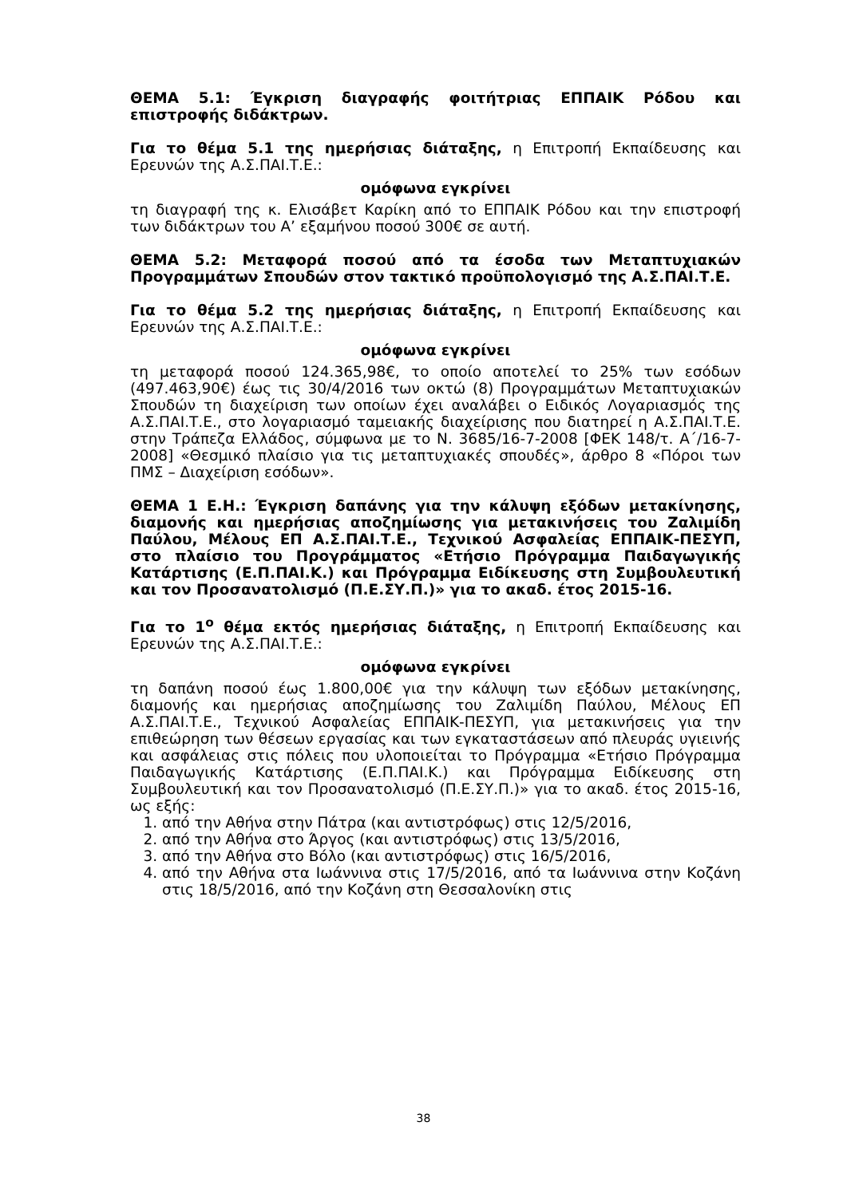ΘΕΜΑ 5.1: Έγκριση διαγραφής φοιτήτριας ΕΠΠΑΙΚ Ρόδου και επιστροφής διδάκτρων.
Για το θέμα 5.1 της ημερήσιας διάταξης, η Επιτροπή Εκπαίδευσης και Ερευνών της Α.Σ.ΠΑΙ.Τ.Ε.:
ομόφωνα εγκρίνει
τη διαγραφή της κ. Ελισάβετ Καρίκη από το ΕΠΠΑΙΚ Ρόδου και την επιστροφή των διδάκτρων του Α’ εξαμήνου ποσού 300€ σε αυτή.
ΘΕΜΑ 5.2: Μεταφορά ποσού από τα έσοδα των Μεταπτυχιακών Προγραμμάτων Σπουδών στον τακτικό προϋπολογισμό της Α.Σ.ΠΑΙ.Τ.Ε.
Για το θέμα 5.2 της ημερήσιας διάταξης, η Επιτροπή Εκπαίδευσης και Ερευνών της Α.Σ.ΠΑΙ.Τ.Ε.:
ομόφωνα εγκρίνει
τη μεταφορά ποσού 124.365,98€, το οποίο αποτελεί το 25% των εσόδων (497.463,90€) έως τις 30/4/2016 των οκτώ (8) Προγραμμάτων Μεταπτυχιακών Σπουδών τη διαχείριση των οποίων έχει αναλάβει ο Ειδικός Λογαριασμός της Α.Σ.ΠΑΙ.Τ.Ε., στο λογαριασμό ταμειακής διαχείρισης που διατηρεί η Α.Σ.ΠΑΙ.Τ.Ε. στην Τράπεζα Ελλάδος, σύμφωνα με το Ν. 3685/16-7-2008 [ΦΕΚ 148/τ. Α΄/16-7-2008] «Θεσμικό πλαίσιο για τις μεταπτυχιακές σπουδές», άρθρο 8 «Πόροι των ΠΜΣ – Διαχείριση εσόδων».
ΘΕΜΑ 1 Ε.Η.: Έγκριση δαπάνης για την κάλυψη εξόδων μετακίνησης, διαμονής και ημερήσιας αποζημίωσης για μετακινήσεις του Ζαλιμίδη Παύλου, Μέλους ΕΠ Α.Σ.ΠΑΙ.Τ.Ε., Τεχνικού Ασφαλείας ΕΠΠΑΙΚ-ΠΕΣΥΠ, στο πλαίσιο του Προγράμματος «Ετήσιο Πρόγραμμα Παιδαγωγικής Κατάρτισης (Ε.Π.ΠΑΙ.Κ.) και Πρόγραμμα Ειδίκευσης στη Συμβουλευτική και τον Προσανατολισμό (Π.Ε.ΣΥ.Π.)» για το ακαδ. έτος 2015-16.
Για το 1<sup>ο</sup> θέμα εκτός ημερήσιας διάταξης, η Επιτροπή Εκπαίδευσης και Ερευνών της Α.Σ.ΠΑΙ.Τ.Ε.:
ομόφωνα εγκρίνει
τη δαπάνη ποσού έως 1.800,00€ για την κάλυψη των εξόδων μετακίνησης, διαμονής και ημερήσιας αποζημίωσης του Ζαλιμίδη Παύλου, Μέλους ΕΠ Α.Σ.ΠΑΙ.Τ.Ε., Τεχνικού Ασφαλείας ΕΠΠΑΙΚ-ΠΕΣΥΠ, για μετακινήσεις για την επιθεώρηση των θέσεων εργασίας και των εγκαταστάσεων από πλευράς υγιεινής και ασφάλειας στις πόλεις που υλοποιείται το Πρόγραμμα «Ετήσιο Πρόγραμμα Παιδαγωγικής Κατάρτισης (Ε.Π.ΠΑΙ.Κ.) και Πρόγραμμα Ειδίκευσης στη Συμβουλευτική και τον Προσανατολισμό (Π.Ε.ΣΥ.Π.)» για το ακαδ. έτος 2015-16, ως εξής:
1. από την Αθήνα στην Πάτρα (και αντιστρόφως) στις 12/5/2016,
2. από την Αθήνα στο Άργος (και αντιστρόφως) στις 13/5/2016,
3. από την Αθήνα στο Βόλο (και αντιστρόφως) στις 16/5/2016,
4. από την Αθήνα στα Ιωάννινα στις 17/5/2016, από τα Ιωάννινα στην Κοζάνη στις 18/5/2016, από την Κοζάνη στη Θεσσαλονίκη στις
38